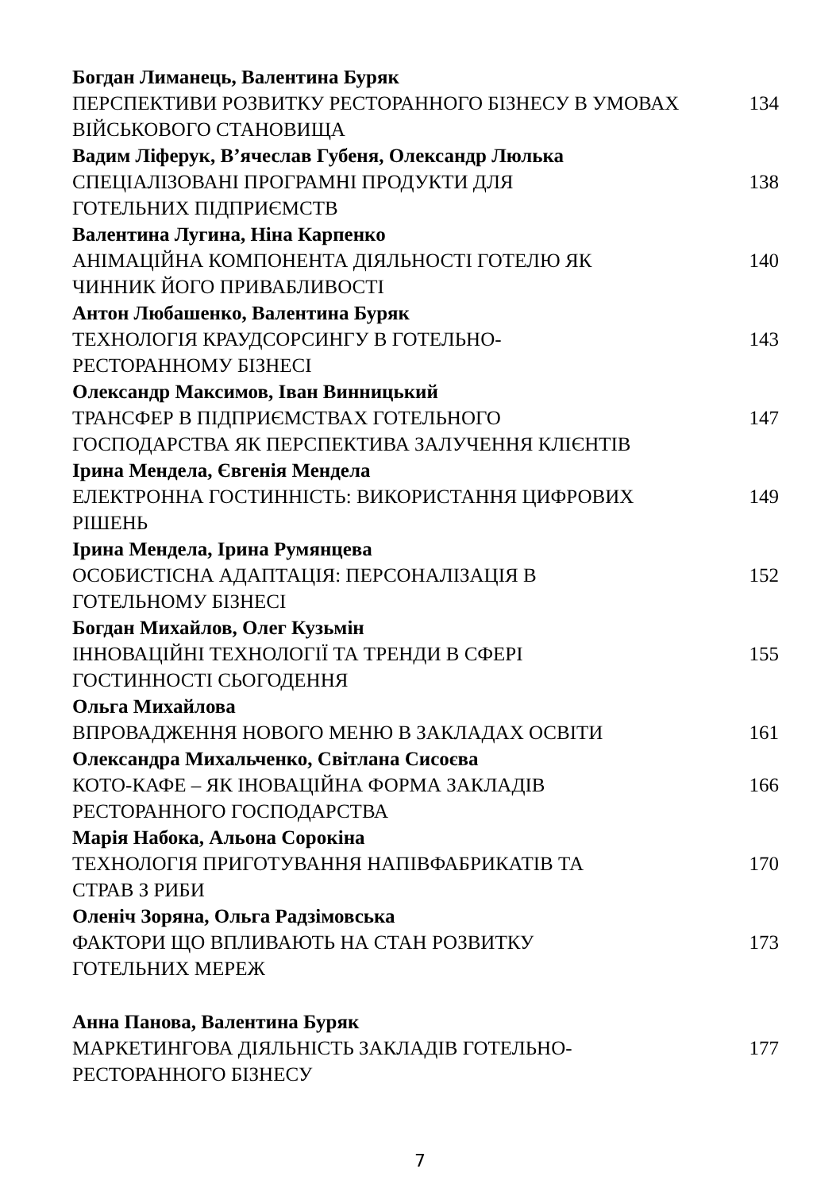Богдан Лиманець, Валентина Буряк
ПЕРСПЕКТИВИ РОЗВИТКУ РЕСТОРАННОГО БІЗНЕСУ В УМОВАХ ВІЙСЬКОВОГО СТАНОВИЩА
134
Вадим Ліферук, В’ячеслав Губеня, Олександр Люлька
СПЕЦІАЛІЗОВАНІ ПРОГРАМНІ ПРОДУКТИ ДЛЯ
ГОТЕЛЬНИХ ПІДПРИЄМСТВ
138
Валентина Лугина, Ніна Карпенко
АНІМАЦІЙНА КОМПОНЕНТА ДІЯЛЬНОСТІ ГОТЕЛЮ ЯК
ЧИННИК ЙОГО ПРИВАБЛИВОСТІ
140
Антон Любашенко, Валентина Буряк
ТЕХНОЛОГІЯ КРАУДСОРСИНГУ В ГОТЕЛЬНО-
РЕСТОРАННОМУ БІЗНЕСІ
143
Олександр Максимов, Іван Винницький
ТРАНСФЕР В ПІДПРИЄМСТВАХ ГОТЕЛЬНОГО
ГОСПОДАРСТВА ЯК ПЕРСПЕКТИВА ЗАЛУЧЕННЯ КЛІЄНТІВ
147
Ірина Мендела, Євгенія Мендела
ЕЛЕКТРОННА ГОСТИННІСТЬ: ВИКОРИСТАННЯ ЦИФРОВИХ
РІШЕНЬ
149
Ірина Мендела, Ірина Румянцева
ОСОБИСТІСНА АДАПТАЦІЯ: ПЕРСОНАЛІЗАЦІЯ В
ГОТЕЛЬНОМУ БІЗНЕСІ
152
Богдан Михайлов, Олег Кузьмін
ІННОВАЦІЙНІ ТЕХНОЛОГІЇ ТА ТРЕНДИ В СФЕРІ
ГОСТИННОСТІ СЬОГОДЕННЯ
155
Ольга Михайлова
ВПРОВАДЖЕННЯ НОВОГО МЕНЮ В ЗАКЛАДАХ ОСВІТИ 161
Олександра Михальченко, Світлана Сисоєва
КОТО-КАФЕ – ЯК ІНОВАЦІЙНА ФОРМА ЗАКЛАДІВ
РЕСТОРАННОГО ГОСПОДАРСТВА
166
Марія Набока, Альона Сорокіна
ТЕХНОЛОГІЯ ПРИГОТУВАННЯ НАПІВФАБРИКАТІВ ТА
СТРАВ З РИБИ
170
Оленіч Зоряна, Ольга Радзімовська
ФАКТОРИ ЩО ВПЛИВАЮТЬ НА СТАН РОЗВИТКУ
ГОТЕЛЬНИХ МЕРЕЖ
173
Анна Панова, Валентина Буряк
МАРКЕТИНГОВА ДІЯЛЬНІСТЬ ЗАКЛАДІВ ГОТЕЛЬНО-
РЕСТОРАННОГО БІЗНЕСУ
177
7